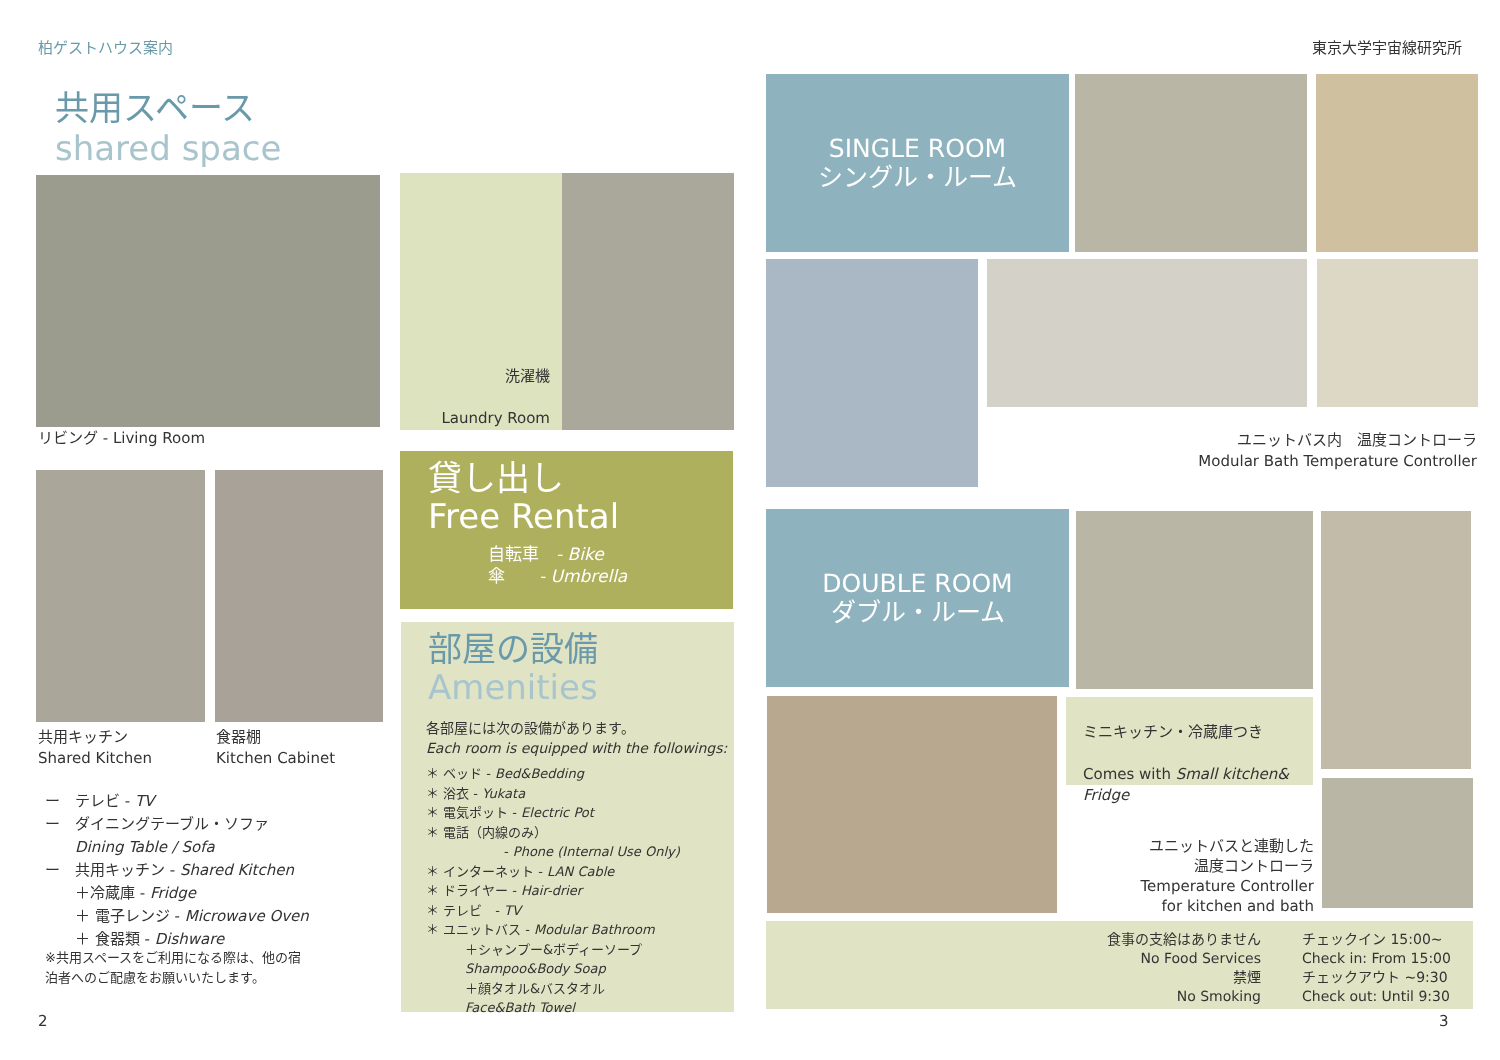柏ゲストハウス案内 東京大学宇宙線研究所
共用スペース
shared space
リビング - Living Room
洗濯機
Laundry Room
共用キッチン
Shared Kitchen
食器棚
Kitchen Cabinet
ー　テレビ - TV
ー　ダイニングテーブル・ソファ
　　Dining Table / Sofa
ー　共用キッチン - Shared Kitchen
　　＋冷蔵庫 - Fridge
　　＋ 電子レンジ - Microwave Oven
　　＋ 食器類 - Dishware
※共用スペースをご利用になる際は、他の宿
泊者へのご配慮をお願いいたします。
2
貸し出し
Free Rental
自転車　- Bike
傘　　- Umbrella
部屋の設備
Amenities
各部屋には次の設備があります。
Each room is equipped with the followings:
＊ ベッド - Bed&Bedding
＊ 浴衣 - Yukata
＊ 電気ポット - Electric Pot
＊ 電話（内線のみ）
　　　　　　- Phone (Internal Use Only)
＊ インターネット - LAN Cable
＊ ドライヤー - Hair-drier
＊ テレビ　- TV
＊ ユニットバス - Modular Bathroom
　　　＋シャンプー&ボディーソープ
　　　Shampoo&Body Soap
　　　＋顔タオル&バスタオル
　　　Face&Bath Towel
SINGLE ROOM
シングル・ルーム
ユニットバス内　温度コントローラ
Modular Bath Temperature Controller
DOUBLE ROOM
ダブル・ルーム
ミニキッチン・冷蔵庫つき
Comes with Small kitchen&
Fridge
ユニットバスと連動した
温度コントローラ
Temperature Controller
for kitchen and bath
食事の支給はありません
No Food Services
禁煙
No Smoking
チェックイン 15:00~
Check in: From 15:00
チェックアウト ~9:30
Check out: Until 9:30
3